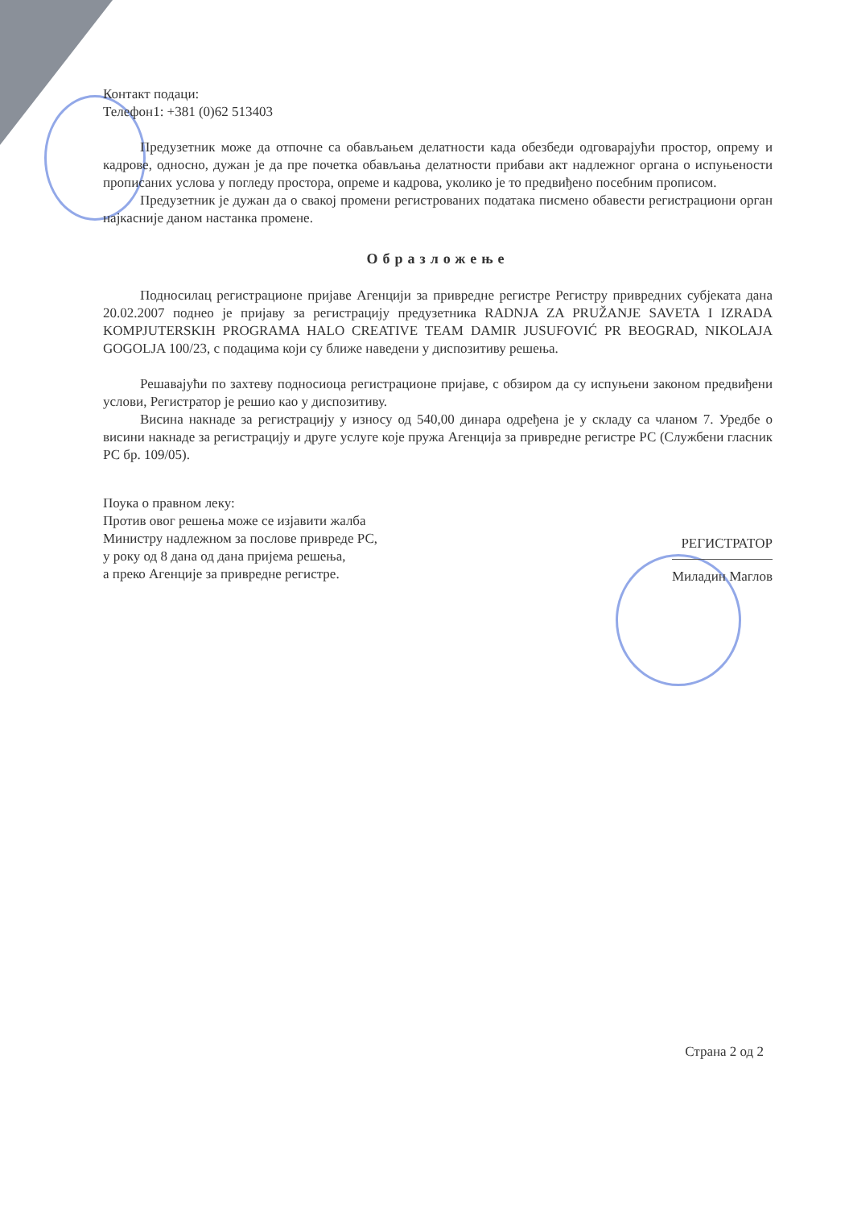Контакт подаци:
Телефон1: +381 (0)62 513403
Предузетник може да отпочне са обављањем делатности када обезбеди одговарајући простор, опрему и кадрове, односно, дужан је да пре почетка обављања делатности прибави акт надлежног органа о испуњености прописаних услова у погледу простора, опреме и кадрова, уколико је то предвиђено посебним прописом.
Предузетник је дужан да о свакој промени регистрованих података писмено обавести регистрациони орган најкасније даном настанка промене.
Образложење
Подносилац регистрационе пријаве Агенцији за привредне регистре Регистру привредних субјеката дана 20.02.2007 поднео је пријаву за регистрацију предузетника RADNJA ZA PRUŽANJE SAVETA I IZRADA KOMPJUTERSKIH PROGRAMA HALO CREATIVE TEAM DAMIR JUSUFOVIĆ PR BEOGRAD, NIKOLAJA GOGOLJA 100/23, с подацима који су ближе наведени у диспозитиву решења.
Решавајући по захтеву подносиоца регистрационе пријаве, с обзиром да су испуњени законом предвиђени услови, Регистратор је решио као у диспозитиву.
Висина накнаде за регистрацију у износу од 540,00 динара одређена је у складу са чланом 7. Уредбе о висини накнаде за регистрацију и друге услуге које пружа Агенција за привредне регистре РС (Службени гласник РС бр. 109/05).
Поука о правном леку:
Против овог решења може се изјавити жалба
Министру надлежном за послове привреде РС,
у року од 8 дана од дана пријема решења,
а преко Агенције за привредне регистре.
РЕГИСТРАТОР
Миладин Маглов
Страна 2 од 2